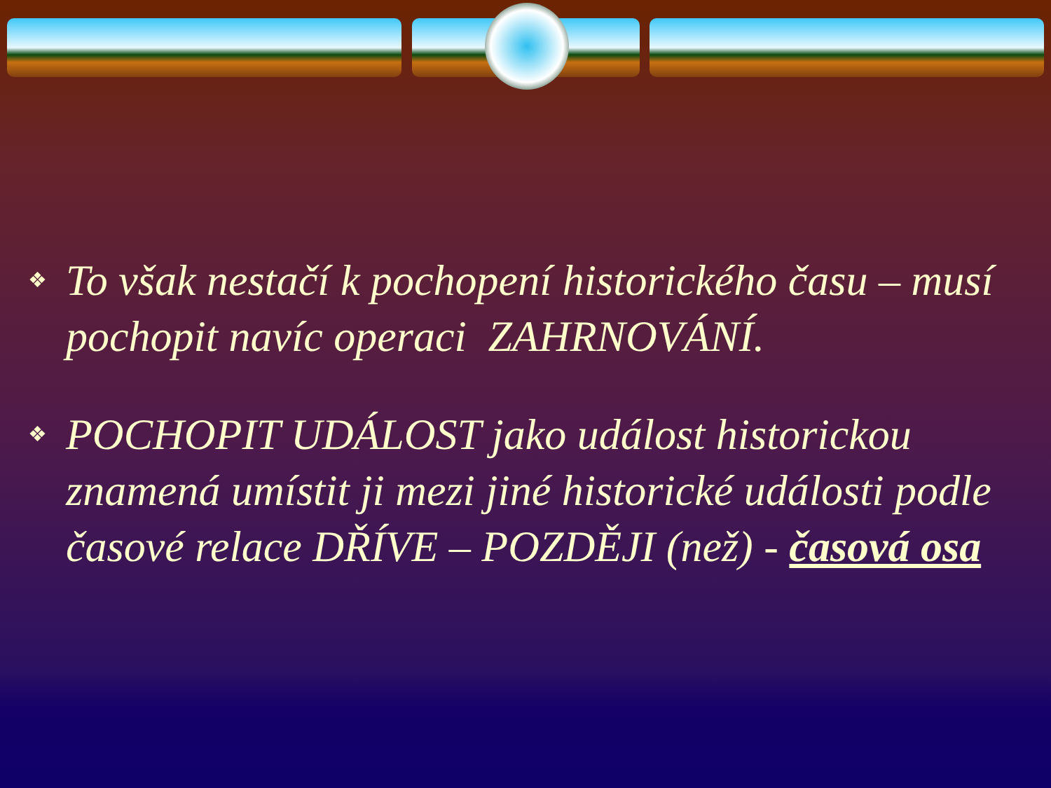❖
To však nestačí k pochopení historického času – musí pochopit navíc operaci ZAHRNOVÁNÍ.
❖
POCHOPIT UDÁLOST jako událost historickou znamená umístit ji mezi jiné historické události podle časové relace DŘÍVE – POZDĚJI (než) - časová osa